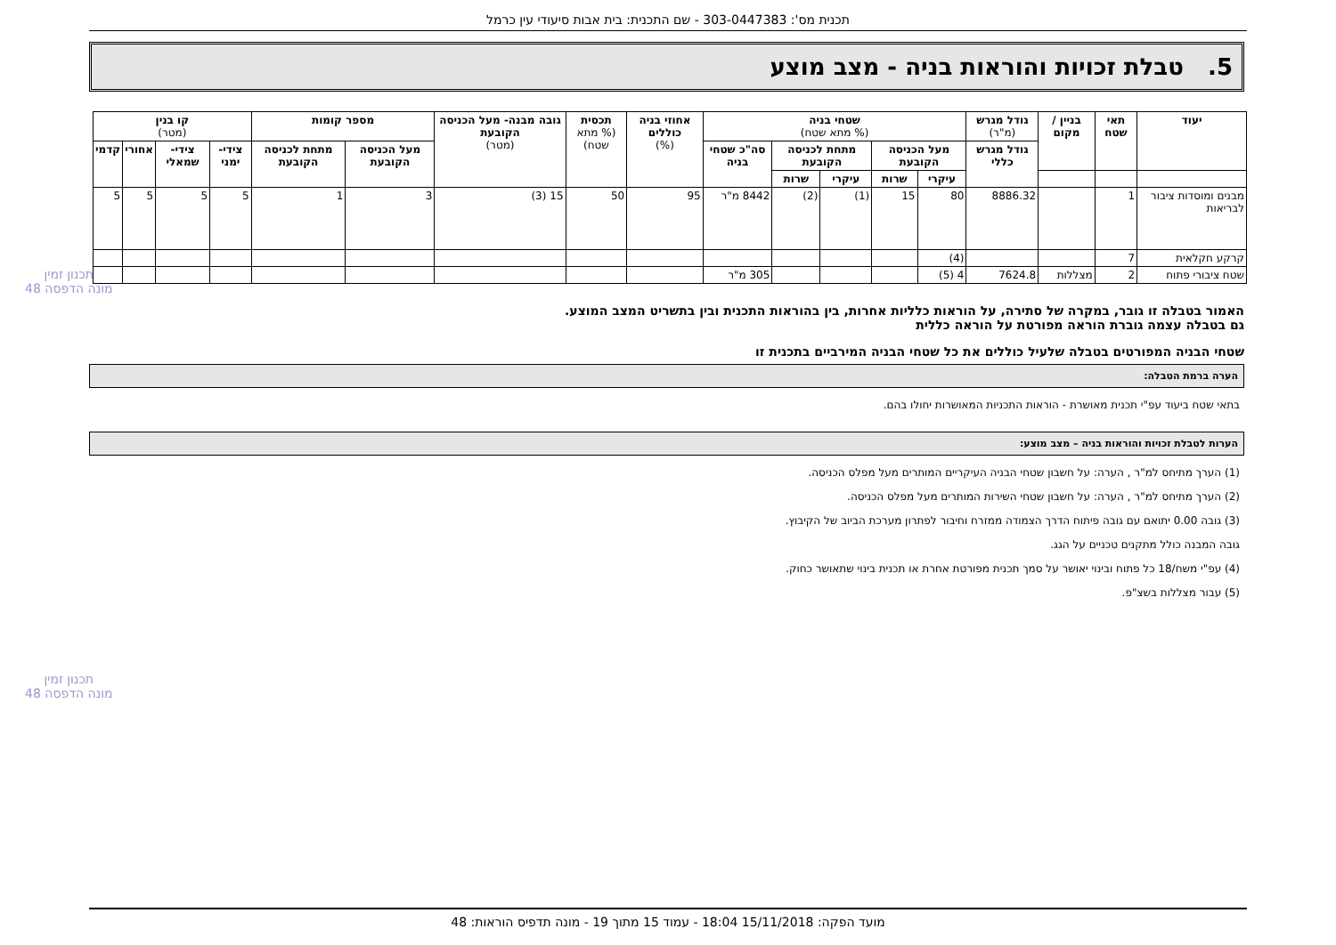תכנית מס': 303-0447383 - שם התכנית: בית אבות סיעודי עין כרמל
5. טבלת זכויות והוראות בניה - מצב מוצע
| יעוד | תאי שטח | בניין / מקום | גודל מגרש (מ"ר) | שטחי בניה (% מתא שטח) | | | | | אחוזי בניה כוללים (%) | תכסית (% מתא שטח) | גובה מבנה- מעל הכניסה הקובעת (מטר) | מספר קומות | | קו בנין (מטר) | | | |
| --- | --- | --- | --- | --- | --- | --- | --- | --- | --- | --- | --- | --- | --- | --- | --- | --- | --- |
| | | | גודל מגרש כללי | מעל הכניסה הקובעת | | מתחת לכניסה הקובעת | | סה"כ שטחי בניה | | | | מעל הכניסה הקובעת | מתחת לכניסה הקובעת | צידי-ימני | צידי-שמאלי | אחורי | קדמי |
| | | | | עיקרי | שרות | עיקרי | שרות | | | | | | | | | | |
| מבנים ומוסדות ציבור לבריאות | 1 | | 8886.32 | 80 | 15 | (1) | (2) | 8442 מ"ר | 95 | 50 | 15 (3) | 3 | 1 | 5 | 5 | 5 | 5 |
| קרקע חקלאית | 7 | | | (4) | | | | | | | | | | | | | |
| שטח ציבורי פתוח | 2 | מצללות | 7624.8 | 4 (5) | | | | 305 מ"ר | | | | | | | | | |
האמור בטבלה זו גובר, במקרה של סתירה, על הוראות כלליות אחרות, בין בהוראות התכנית ובין בתשריט המצב המוצע.
גם בטבלה עצמה גוברת הוראה מפורטת על הוראה כללית
שטחי הבניה המפורטים בטבלה שלעיל כוללים את כל שטחי הבניה המירביים בתכנית זו
הערה ברמת הטבלה:
בתאי שטח ביעוד עפ"י תכנית מאושרת - הוראות התכניות המאושרות יחולו בהם.
הערות לטבלת זכויות והוראות בניה – מצב מוצע:
(1) הערך מתיחס למ"ר , הערה: על חשבון שטחי הבניה העיקריים המותרים מעל מפלס הכניסה.
(2) הערך מתיחס למ"ר , הערה: על חשבון שטחי השירות המותרים מעל מפלס הכניסה.
(3) גובה 0.00 יתואם עם גובה פיתוח הדרך הצמודה ממזרח וחיבור לפתרון מערכת הביוב של הקיבוץ.
גובה המבנה כולל מתקנים טכניים על הגג.
(4) עפ"י משח/18 כל פתוח ובינוי יאושר על סמך תכנית מפורטת אחרת או תכנית בינוי שתאושר כחוק.
(5) עבור מצללות בשצ"פ.
תכנון זמין
מונה הדפסה 48
תכנון זמין
מונה הדפסה 48
מועד הפקה: 15/11/2018 18:04 - עמוד 15 מתוך 19 - מונה תדפיס הוראות: 48